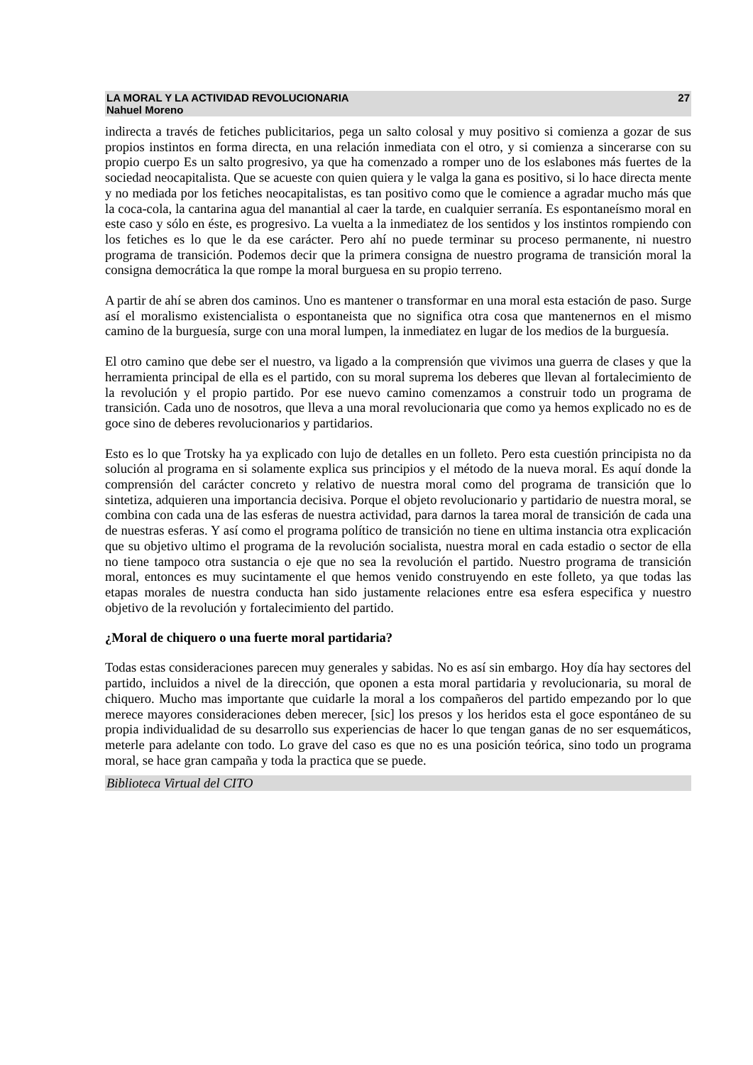LA MORAL Y LA ACTIVIDAD REVOLUCIONARIA 27
Nahuel Moreno
indirecta a través de fetiches publicitarios, pega un salto colosal y muy positivo si comienza a gozar de sus propios instintos en forma directa, en una relación inmediata con el otro, y si comienza a sincerarse con su propio cuerpo Es un salto progresivo, ya que ha comenzado a romper uno de los eslabones más fuertes de la sociedad neocapitalista. Que se acueste con quien quiera y le valga la gana es positivo, si lo hace directa mente y no mediada por los fetiches neocapitalistas, es tan positivo como que le comience a agradar mucho más que la coca-cola, la cantarina agua del manantial al caer la tarde, en cualquier serranía. Es espontaneísmo moral en este caso y sólo en éste, es progresivo. La vuelta a la inmediatez de los sentidos y los instintos rompiendo con los fetiches es lo que le da ese carácter. Pero ahí no puede terminar su proceso permanente, ni nuestro programa de transición. Podemos decir que la primera consigna de nuestro programa de transición moral la consigna democrática la que rompe la moral burguesa en su propio terreno.
A partir de ahí se abren dos caminos. Uno es mantener o transformar en una moral esta estación de paso. Surge así el moralismo existencialista o espontaneista que no significa otra cosa que mantenernos en el mismo camino de la burguesía, surge con una moral lumpen, la inmediatez en lugar de los medios de la burguesía.
El otro camino que debe ser el nuestro, va ligado a la comprensión que vivimos una guerra de clases y que la herramienta principal de ella es el partido, con su moral suprema los deberes que llevan al fortalecimiento de la revolución y el propio partido. Por ese nuevo camino comenzamos a construir todo un programa de transición. Cada uno de nosotros, que lleva a una moral revolucionaria que como ya hemos explicado no es de goce sino de deberes revolucionarios y partidarios.
Esto es lo que Trotsky ha ya explicado con lujo de detalles en un folleto. Pero esta cuestión principista no da solución al programa en si solamente explica sus principios y el método de la nueva moral. Es aquí donde la comprensión del carácter concreto y relativo de nuestra moral como del programa de transición que lo sintetiza, adquieren una importancia decisiva. Porque el objeto revolucionario y partidario de nuestra moral, se combina con cada una de las esferas de nuestra actividad, para darnos la tarea moral de transición de cada una de nuestras esferas. Y así como el programa político de transición no tiene en ultima instancia otra explicación que su objetivo ultimo el programa de la revolución socialista, nuestra moral en cada estadio o sector de ella no tiene tampoco otra sustancia o eje que no sea la revolución el partido. Nuestro programa de transición moral, entonces es muy sucintamente el que hemos venido construyendo en este folleto, ya que todas las etapas morales de nuestra conducta han sido justamente relaciones entre esa esfera especifica y nuestro objetivo de la revolución y fortalecimiento del partido.
¿Moral de chiquero o una fuerte moral partidaria?
Todas estas consideraciones parecen muy generales y sabidas. No es así sin embargo. Hoy día hay sectores del partido, incluidos a nivel de la dirección, que oponen a esta moral partidaria y revolucionaria, su moral de chiquero. Mucho mas importante que cuidarle la moral a los compañeros del partido empezando por lo que merece mayores consideraciones deben merecer, [sic] los presos y los heridos esta el goce espontáneo de su propia individualidad de su desarrollo sus experiencias de hacer lo que tengan ganas de no ser esquemáticos, meterle para adelante con todo. Lo grave del caso es que no es una posición teórica, sino todo un programa moral, se hace gran campaña y toda la practica que se puede.
Biblioteca Virtual del CITO